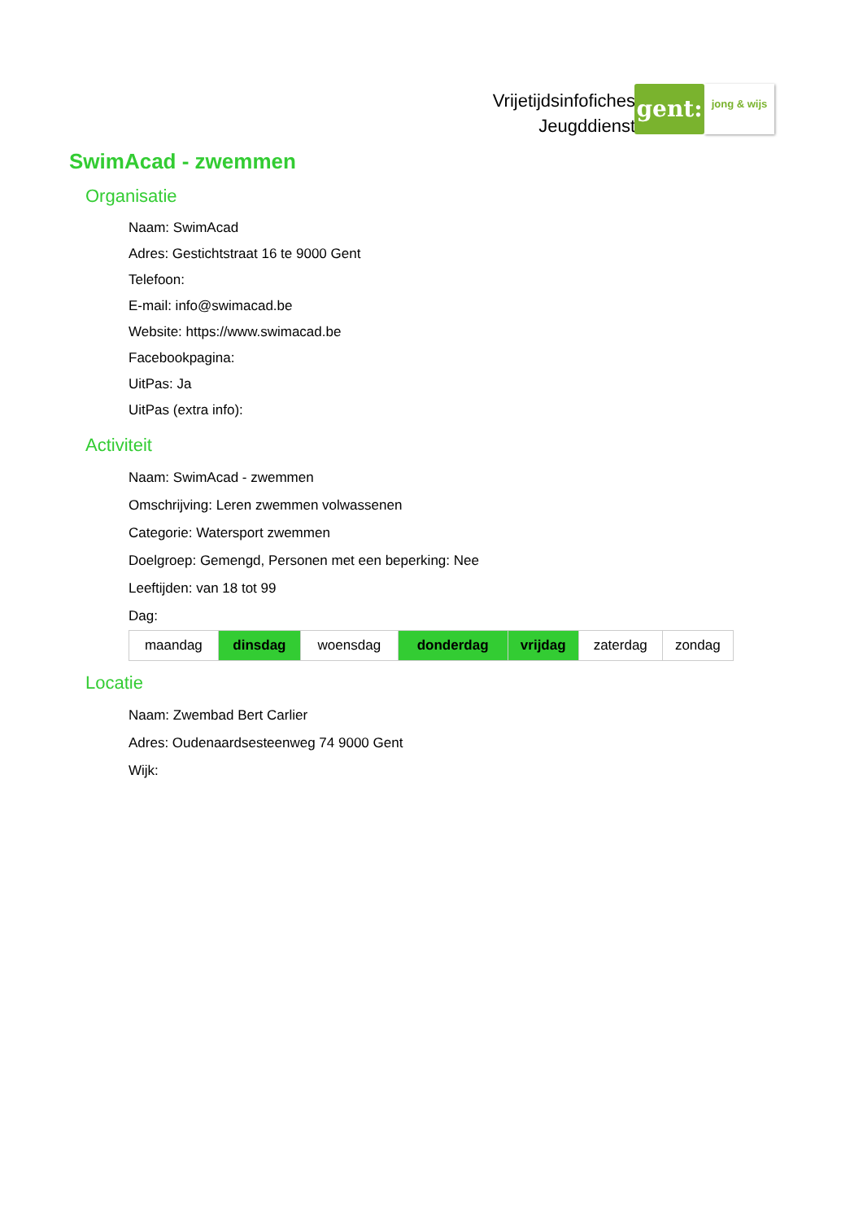Vrijetijdsinfofiches
Jeugddienst
gent:
jong & wijs
SwimAcad - zwemmen
Organisatie
Naam: SwimAcad
Adres: Gestichtstraat 16 te 9000 Gent
Telefoon:
E-mail: info@swimacad.be
Website: https://www.swimacad.be
Facebookpagina:
UitPas: Ja
UitPas (extra info):
Activiteit
Naam: SwimAcad - zwemmen
Omschrijving: Leren zwemmen volwassenen
Categorie: Watersport zwemmen
Doelgroep: Gemengd, Personen met een beperking: Nee
Leeftijden: van 18 tot 99
Dag:
| maandag | dinsdag | woensdag | donderdag | vrijdag | zaterdag | zondag |
Locatie
Naam: Zwembad Bert Carlier
Adres: Oudenaardsesteenweg 74 9000 Gent
Wijk: